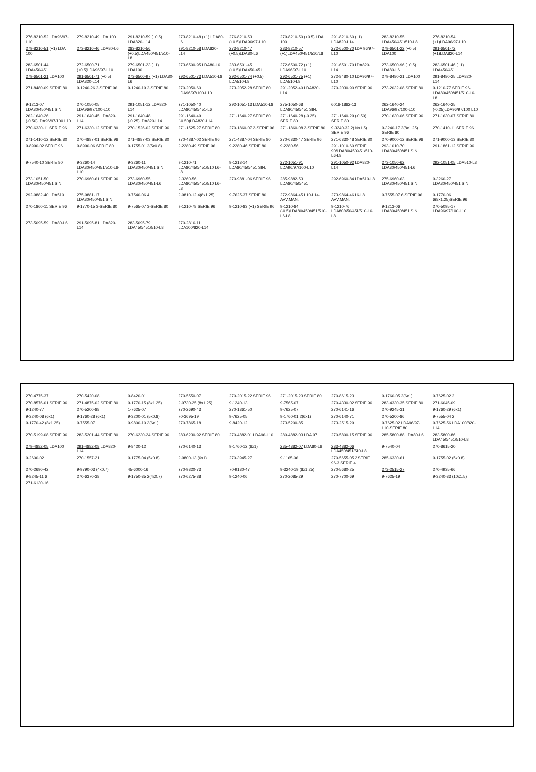276-8210-52 LDA96/97-L10 279-8210-49 LDA 100 291-8210-59 (+0.5) LDA820-L14 273-8210-48 (+1) LDA80-L6 276-8210-53 (+0.5)LDA96/97-L10 279-8210-50 (+0.5) LDA 100 291-8210-60 (+1) LDA820-L14 283-8210-55 LDA450/451/510-L8 276-8210-54 (+1)LDA96/97-L10 279-8210-51 (+1) LDA 100 273-8210-46 LDA80-L6 283-8210-56 (+0.5)LDA450/451/510-L8 291-8210-58 LDA820-L14 273-8210-47 (+0.5)LDA80-L6 283-8210-57 (+1)LDA450/451/510/L8 272-6500-70 LDA 96/97-L10 279-6501-22 (+0.5) LDA100 291-6501-72 (+1)LDA820-L14 283-6501-44 LDA450/451 272-6500-71 (+0.5)LDA96/97-L10 279-6501-23 (+1) LDA100 273-6500-95 LDA80-L6 283-6501-45 (+0.5)LDA450-451 272-6500-72 (+1) LDA96/97-L10 291-6501-70 LDA820-L14 273-6500-96 (+0.5) LDA80-L6 283-6501-46 (+1) LDA450/451 279-6501-21 LDA100 291-6501-71 (+0.5) LDA820-L14 273-6500-97 (+1) LDA80-L6 292-6501-73 LDA510-L8 292-6501-74 (+0.5) LDA510-L8 292-6501-75 (+1) LDA510-L8 272-8480-10 LDA96/97-L10 279-8480-21 LDA100 291-8480-25 LDA820-L14 271-8480-09 SERIE 80 9-1240-26 2-SERIE 96 9-1240-19 2-SERIE 80 270-2050-60 LDA96/97/100-L10 273-2052-28 SERIE 80 291-2052-40 LDA820-L14 270-2030-90 SERIE 96 273-2032-08 SERIE 80 9-1210-77 SERIE 96-LDA80/450/451/510-L6-L8 9-1213-07 LDA80/450/451 SIN. 270-1050-05 LDA96/97/100-L10 291-1051-12 LDA820-L14 271-1050-40 LDA80/450/451-L6 292-1051-13 LDA510-L8 275-1050-68 LDA80/450/451 SIN. 6016-1862-13 262-1640-24 LDA96/97/100-L10 262-1640-25 (-0.25)LDA96/97/100 L10 262-1640-26 (-0.50)LDA96/97/100 L10 291-1640-45 LDA820-L14 291-1640-48 (-0.25)LDA820-L14 291-1640-49 (-0.50)LDA820-L14 271-1640-27 SERIE 80 271-1640-28 (-0.25) SERIE 80 271-1640-29 (-0.50) SERIE 80 270-1630-06 SERIE 96 271-1630-07 SERIE 80 270-6330-11 SERIE 96 271-6330-12 SERIE 80 270-1526-02 SERIE 96 271-1525-27 SERIE 80 270-1860-07 2-SERIE 96 271-1860-08 2-SERIE 80 9-3240-32 2(10x1.5) SERIE 96 9-3240-17 2(8x1.25) SERIE 80 270-1410-11 SERIE 96 271-1410-12 SERIE 80 270-4887-01 SERIE 96 271-4887-03 SERIE 80 270-4887-02 SERIE 96 271-4887-04 SERIE 80 270-6330-47 SERIE 96 271-6330-48 SERIE 80 270-9000-12 SERIE 96 271-9000-13 SERIE 80 9-8990-02 SERIE 96 9-8990-06 SERIE 80 9-1755-01 2(5x0.8) 9-2280-49 SERIE 96 9-2280-46 SERIE 80 9-2280-56 291-1010-60 SERIE 90/LDA80/450/451/510-L6-L8 293-1010-70 LDA80/450/451 SIN. 291-1861-12 SERIE 96 9-7540-10 SERIE 80 9-3260-14 LDA80/450/451/510-L6-L10 9-3260-11 LDA80/450/451 SIN. 9-1210-71 LDA80/450/451/510 L6-L8 9-1213-14 LDA80/450/451 SIN. 272-1051-91 LDA96/97/100-L10 291-1050-92 LDA820-L14 273-1050-62 LDA80/450/451-L6 292-1051-05 LDA510-L8 273-1051-50 LDA80/450/451 SIN. 270-6960-61 SERIE 96 273-6960-55 LDA80/450/451-L6 9-3260-56 LDA80/450/451/510 L6-L8 270-9881-06 SERIE 96 285-9882-53 LDA80/450/451 292-6960-84 LDA510-L8 275-6960-63 LDA80/450/451 SIN. 9-3260-27 LDA80/450/451 SIN. 292-9882-40 LDA510 275-9881-17 LDA80/450/451 SIN. 9-7540-06 4 9-9810-12 4(8x1.25) 9-7625-37 SERIE 80 272-9864-45 L10-L14-AVV.MAN. 273-9864-46 L6-L8 AVV.MAN. 9-7555-07 6-SERIE 96 9-1770-06 6(8x1.25)SERIE 96 270-1860-11 SERIE 96 9-1770-15 3-SERIE 80 9-7565-07 3-SERIE 80 9-1210-78 SERIE 96 9-1210-83 (+1) SERIE 96 9-1210-84 (-0.5)LDA80/450/451/510-L6-L8 9-1210-76 LDA80/450/451/510-L6-L8 9-1213-06 LDA80/450/451 SIN. 270-5095-17 LDA96/97/100-L10 273-5095-59 LDA80-L6 291-5095-81 LDA820-L14 283-5095-79 LDA450/451/510-L8 270-2816-11 LDA100/820-L14
270-4775-37 270-5420-08 9-8420-01 270-5550-07 270-2015-22 SERIE 96 271-2015-23 SERIE 80 270-8615-23 9-1760-05 2(6x1) 9-7625-02 2 270-8576-01 SERIE 96 271-4875-02 SERIE 80 9-1770-15 (8x1.25) 9-9730-25 (8x1.25) 9-1240-13 9-7565-07 270-4330-02 SERIE 96 283-4330-35 SERIE 80 271-6045-09 9-1240-77 270-5200-88 1-7625-07 270-2690-43 270-1861-50 9-7625-07 270-6141-16 270-9245-31 9-1760-29 (6x1) 9-3240-08 (6x1) 9-1760-28 (6x1) 9-3200-01 (5x0.8) 70-3695-19 9-7625-05 9-1760-01 2(6x1) 270-6140-71 270-5200-86 9-7555-04 2 9-1770-42 (8x1.25) 9-7555-07 9-9800-10 3(6x1) 270-7865-18 9-8420-12 273-5200-85 273-2515-29 9-7625-02 LDA96/97-L10-SERIE 80 9-7625-56 LDA100/820-L14 270-5199-08 SERIE 96 283-5201-44 SERIE 80 270-6230-24 SERIE 96 283-6230-92 SERIE 80 270-4882-01 LDA96-L10 280-4882-03 LDA 97 270-5800-15 SERIE 96 285-5800-88 LDA80-L6 283-5800-86 LDA450/451/510-L8 279-4882-05 LDA100 291-4882-08 LDA820-L14 9-8420-12 270-6140-13 9-1760-12 (6x1) 285-4882-07 LDA80-L6 283-4882-06 LDA450/451/510-L8 9-7540-04 270-8615-20 9-2600-02 270-1557-21 9-1775-04 (5x0.8) 9-9800-13 (6x1) 270-3945-27 9-1165-06 270-5655-05 2 SERIE 96-3 SERIE 4 285-6330-61 9-1755-02 (5x0.8) 270-2690-42 9-9790-03 (4x0.7) 45-6000-16 270-9820-73 70-9180-47 9-3240-19 (8x1.25) 270-5680-25 273-2515-27 270-4935-66 9-8245-11 6 270-6370-38 9-1750-35 2(4x0.7) 270-6275-38 9-1240-06 270-2085-29 270-7700-69 9-7625-19 9-3240-33 (10x1.5) 271-6130-16